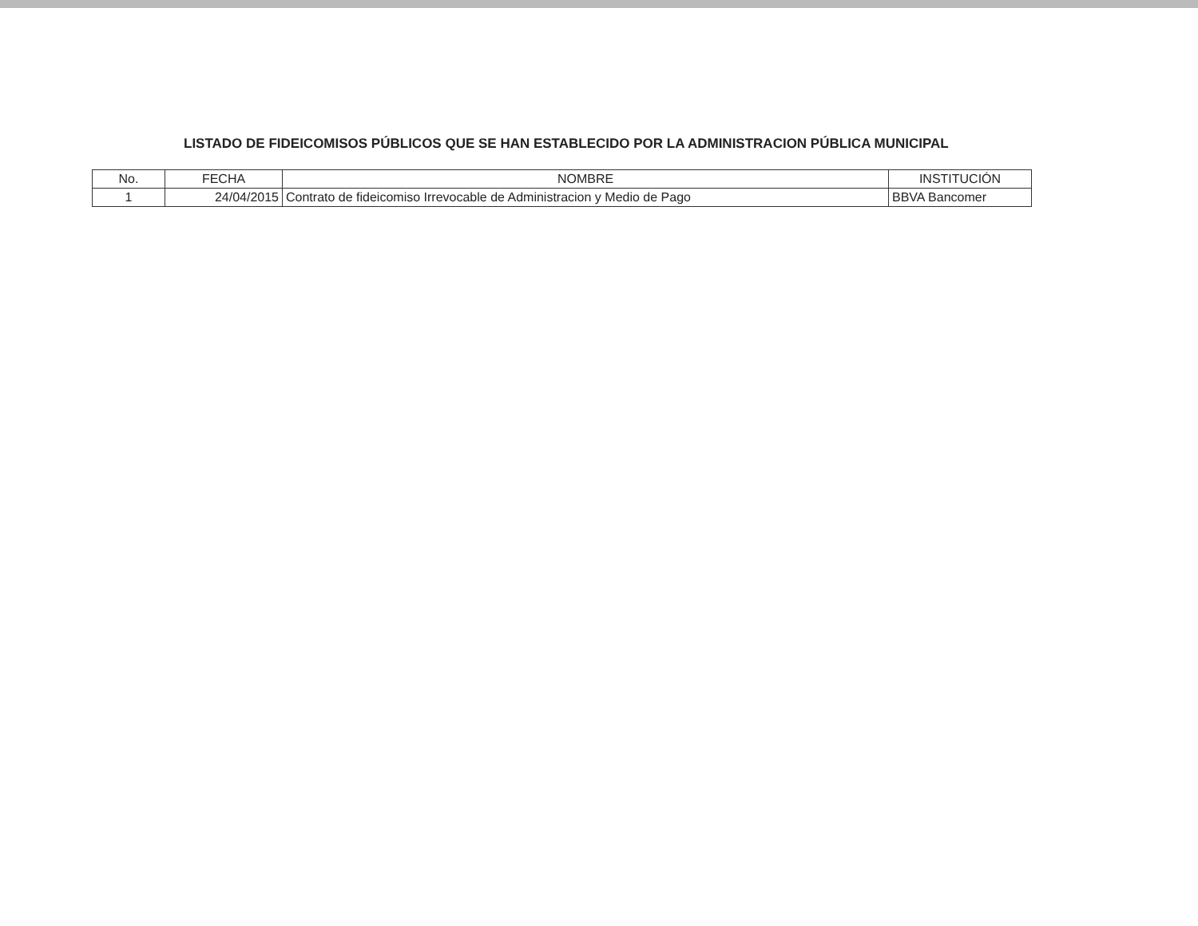LISTADO DE FIDEICOMISOS PÚBLICOS QUE SE HAN ESTABLECIDO POR LA ADMINISTRACION PÚBLICA MUNICIPAL
| No. | FECHA | NOMBRE | INSTITUCIÓN |
| --- | --- | --- | --- |
| 1 | 24/04/2015 | Contrato de fideicomiso Irrevocable de Administracion y Medio de Pago | BBVA Bancomer |